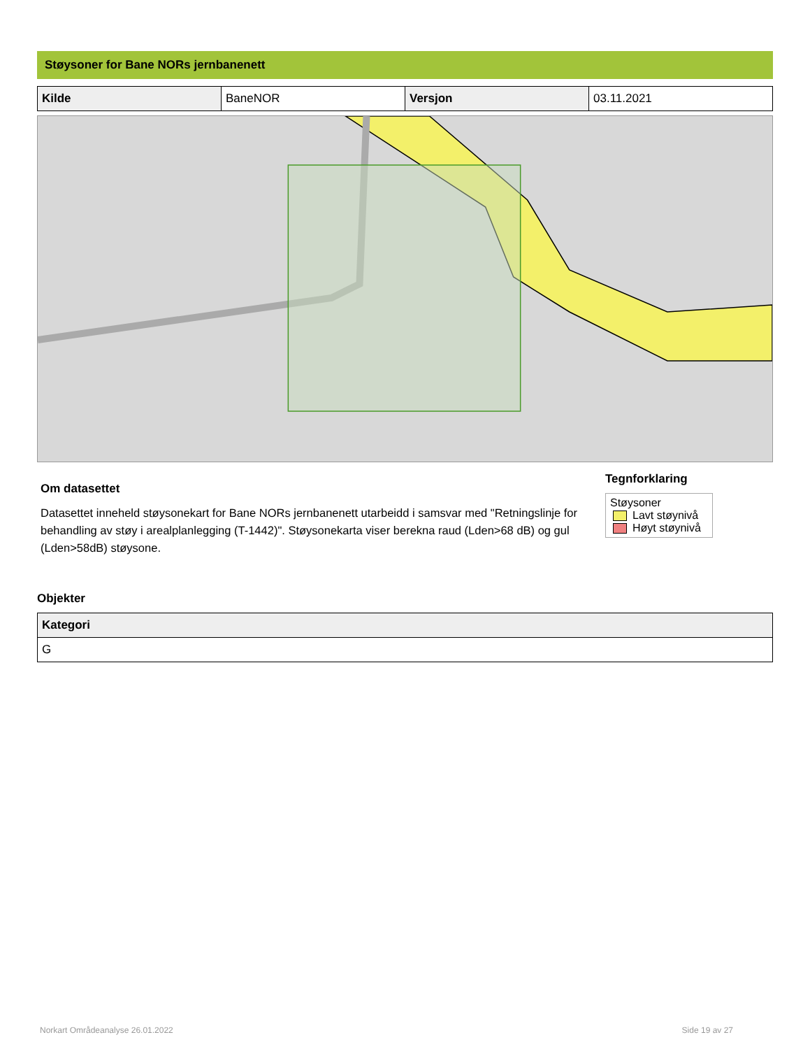Støysoner for Bane NORs jernbanenett
| Kilde | BaneNOR | Versjon | 03.11.2021 |
Om datasettet
Datasettet inneheld støysonekart for Bane NORs jernbanenett utarbeidd i samsvar med "Retningslinje for behandling av støy i arealplanlegging (T-1442)". Støysonekarta viser berekna raud (Lden>68 dB) og gul (Lden>58dB) støysone.
Tegnforklaring
Støysoner
Lavt støynivå
Høyt støynivå
Objekter
| Kategori |
| --- |
| G |
Norkart Områdeanalyse 26.01.2022 Side 19 av 27